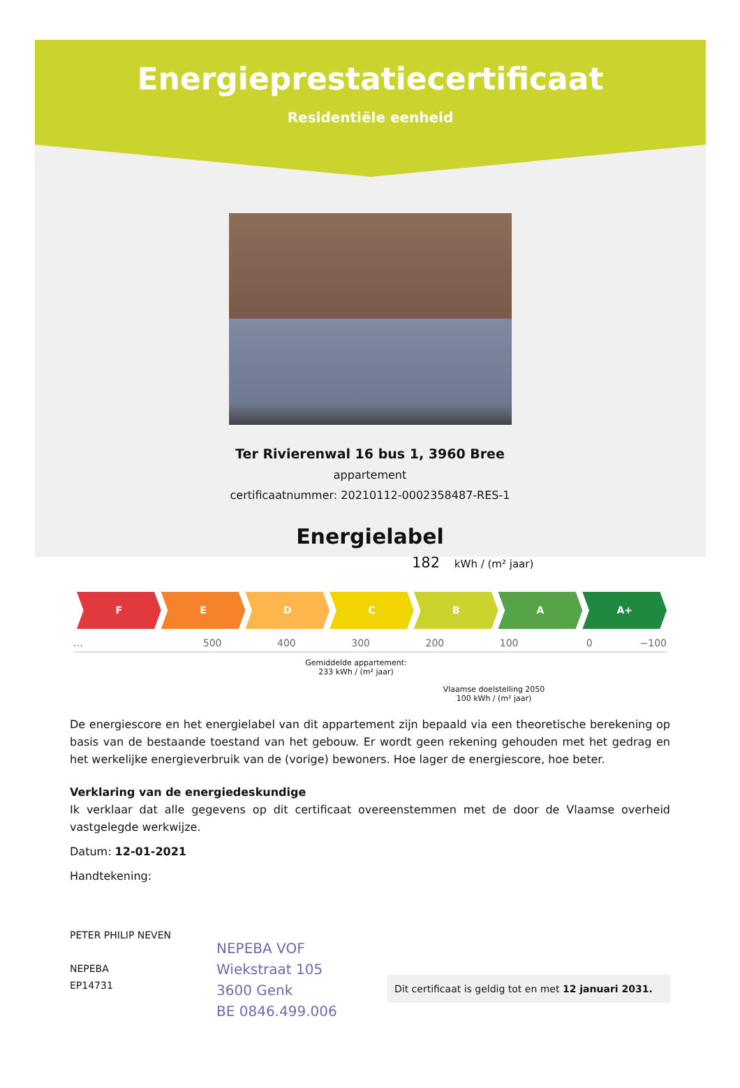Energieprestatiecertificaat
Residentiële eenheid
Ter Rivierenwal 16 bus 1, 3960 Bree
appartement
certificaatnummer: 20210112-0002358487-RES-1
Energielabel
182 kWh / (m² jaar)
F E D C B A A+
… 500 400 300 200 100 0 −100
Gemiddelde appartement:
233 kWh / (m² jaar)
Vlaamse doelstelling 2050
100 kWh / (m² jaar)
De energiescore en het energielabel van dit appartement zijn bepaald via een theoretische berekening op basis van de bestaande toestand van het gebouw. Er wordt geen rekening gehouden met het gedrag en het werkelijke energieverbruik van de (vorige) bewoners. Hoe lager de energiescore, hoe beter.
Verklaring van de energiedeskundige
Ik verklaar dat alle gegevens op dit certificaat overeenstemmen met de door de Vlaamse overheid vastgelegde werkwijze.
Datum: 12-01-2021
Handtekening:
PETER PHILIP NEVEN
NEPEBA
EP14731
NEPEBA VOF
Wiekstraat 105
3600 Genk
BE 0846.499.006
Dit certificaat is geldig tot en met 12 januari 2031.